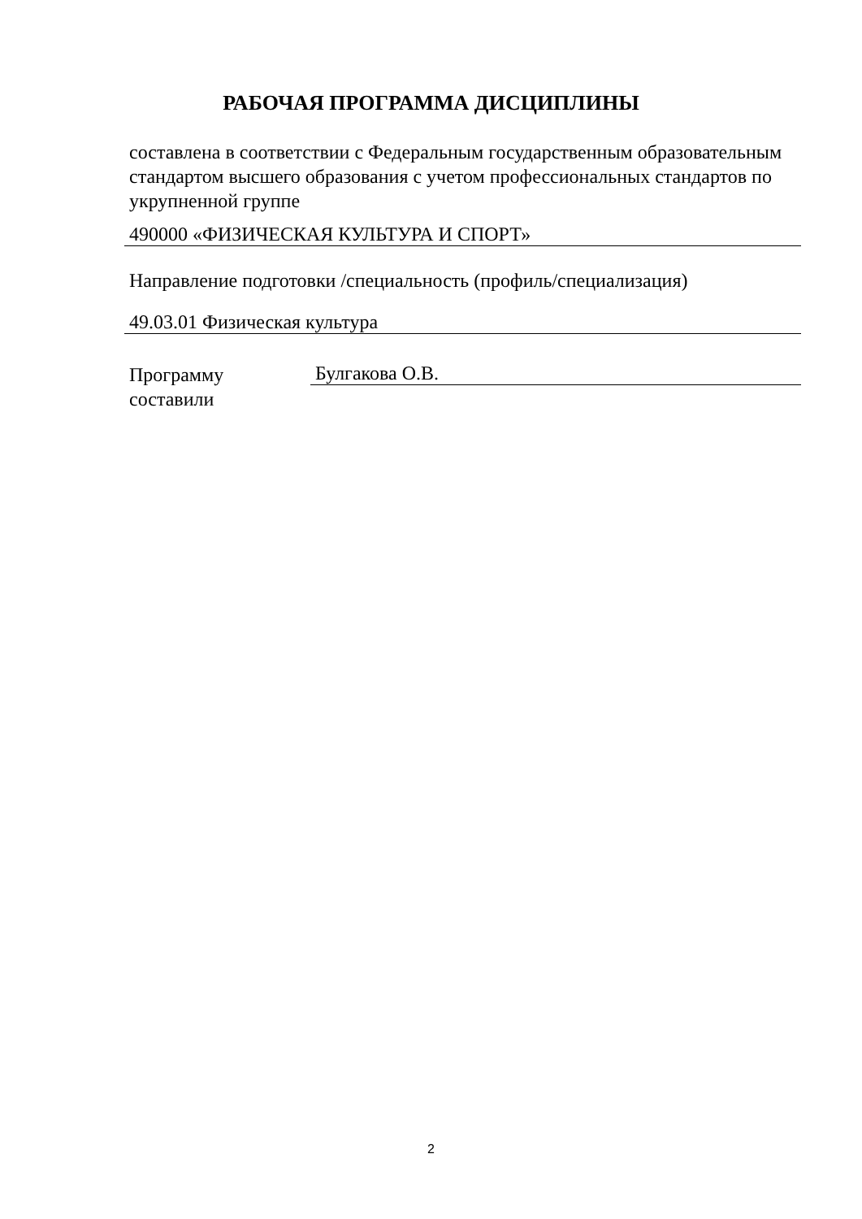РАБОЧАЯ ПРОГРАММА ДИСЦИПЛИНЫ
составлена в соответствии с Федеральным государственным образовательным стандартом высшего образования с учетом профессиональных стандартов по укрупненной группе
490000 «ФИЗИЧЕСКАЯ КУЛЬТУРА И СПОРТ»
Направление подготовки /специальность (профиль/специализация)
49.03.01 Физическая культура
Программу составили
Булгакова О.В.
2